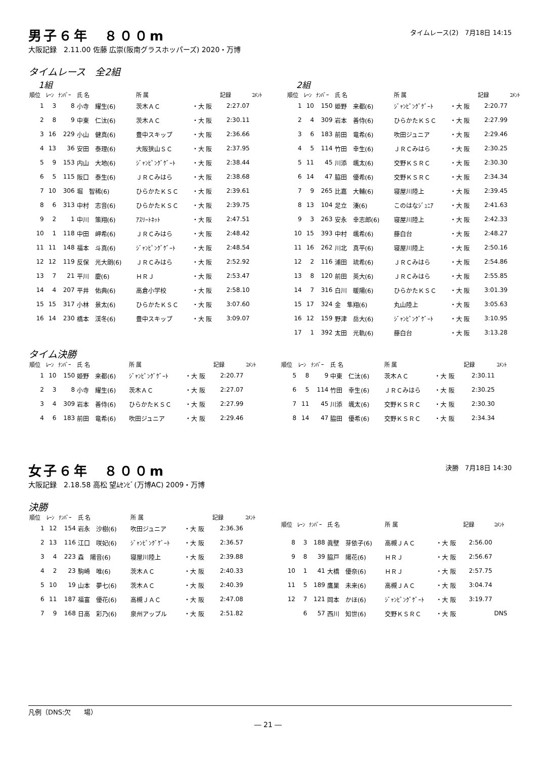男子６年　８００m
タイムレース(2)　7月18日 14:15
大阪記録　2.11.00 佐藤 広崇(阪南グラスホッパーズ) 2020・万博
タイムレース　全2組
1組
| 順位 | ﾚｰﾝ | ﾅﾝﾊﾞｰ | 氏 名 | 所 属 | | 記録 | ｺﾒﾝﾄ |
| --- | --- | --- | --- | --- | --- | --- | --- |
| 1 | 3 | 8 | 小寺 耀生(6) | 茨木ＡＣ | ・大 阪 | 2:27.07 | |
| 2 | 8 | 9 | 中東 仁汰(6) | 茨木ＡＣ | ・大 阪 | 2:30.11 | |
| 3 | 16 | 229 | 小山 健真(6) | 豊中スキップ | ・大 阪 | 2:36.66 | |
| 4 | 13 | 36 | 安田 泰理(6) | 大阪狭山ＳＣ | ・大 阪 | 2:37.95 | |
| 5 | 9 | 153 | 内山 大地(6) | ｼﾞｬﾝﾋﾟﾝｸﾞｹﾞｰﾄ | ・大 阪 | 2:38.44 | |
| 6 | 5 | 115 | 阪口 泰生(6) | ＪＲＣみはら | ・大 阪 | 2:38.68 | |
| 7 | 10 | 306 | 堀 智稀(6) | ひらかたＫＳＣ | ・大 阪 | 2:39.61 | |
| 8 | 6 | 313 | 中村 志音(6) | ひらかたＫＳＣ | ・大 阪 | 2:39.75 | |
| 9 | 2 | 1 | 中川 策翔(6) | ｱｽﾘｰﾄﾈｯﾄ | ・大 阪 | 2:47.51 | |
| 10 | 1 | 118 | 中田 岬希(6) | ＪＲＣみはら | ・大 阪 | 2:48.42 | |
| 11 | 11 | 148 | 福本 斗真(6) | ｼﾞｬﾝﾋﾟﾝｸﾞｹﾞｰﾄ | ・大 阪 | 2:48.54 | |
| 12 | 12 | 119 | 反保 光大朗(6) | ＪＲＣみはら | ・大 阪 | 2:52.92 | |
| 13 | 7 | 21 | 平川 慶(6) | ＨＲＪ | ・大 阪 | 2:53.47 | |
| 14 | 4 | 207 | 平井 佑典(6) | 高倉小学校 | ・大 阪 | 2:58.10 | |
| 15 | 15 | 317 | 小林 景太(6) | ひらかたＫＳＣ | ・大 阪 | 3:07.60 | |
| 16 | 14 | 230 | 橋本 渓冬(6) | 豊中スキップ | ・大 阪 | 3:09.07 | |
2組
| 順位 | ﾚｰﾝ | ﾅﾝﾊﾞｰ | 氏 名 | 所 属 | | 記録 | ｺﾒﾝﾄ |
| --- | --- | --- | --- | --- | --- | --- | --- |
| 1 | 10 | 150 | 姫野 来都(6) | ｼﾞｬﾝﾋﾟﾝｸﾞｹﾞｰﾄ | ・大 阪 | 2:20.77 | |
| 2 | 4 | 309 | 岩本 善侍(6) | ひらかたＫＳＣ | ・大 阪 | 2:27.99 | |
| 3 | 6 | 183 | 前田 竜希(6) | 吹田ジュニア | ・大 阪 | 2:29.46 | |
| 4 | 5 | 114 | 竹田 幸生(6) | ＪＲＣみはら | ・大 阪 | 2:30.25 | |
| 5 | 11 | 45 | 川添 颯太(6) | 交野ＫＳＲＣ | ・大 阪 | 2:30.30 | |
| 6 | 14 | 47 | 脇田 優希(6) | 交野ＫＳＲＣ | ・大 阪 | 2:34.34 | |
| 7 | 9 | 265 | 比嘉 大輔(6) | 寝屋川陸上 | ・大 阪 | 2:39.45 | |
| 8 | 13 | 104 | 足立 湊(6) | このはなｼﾞｭﾆｱ | ・大 阪 | 2:41.63 | |
| 9 | 3 | 263 | 安永 幸志郎(6) | 寝屋川陸上 | ・大 阪 | 2:42.33 | |
| 10 | 15 | 393 | 中村 颯希(6) | 藤白台 | ・大 阪 | 2:48.27 | |
| 11 | 16 | 262 | 川北 真平(6) | 寝屋川陸上 | ・大 阪 | 2:50.16 | |
| 12 | 2 | 116 | 浦田 琉希(6) | ＪＲＣみはら | ・大 阪 | 2:54.86 | |
| 13 | 8 | 120 | 前田 英大(6) | ＪＲＣみはら | ・大 阪 | 2:55.85 | |
| 14 | 7 | 316 | 白川 暖陽(6) | ひらかたＫＳＣ | ・大 阪 | 3:01.39 | |
| 15 | 17 | 324 | 金 隼翔(6) | 丸山陸上 | ・大 阪 | 3:05.63 | |
| 16 | 12 | 159 | 野津 岳大(6) | ｼﾞｬﾝﾋﾟﾝｸﾞｹﾞｰﾄ | ・大 阪 | 3:10.95 | |
| 17 | 1 | 392 | 太田 光軌(6) | 藤白台 | ・大 阪 | 3:13.28 | |
タイム決勝
| 順位 | ﾚｰﾝ | ﾅﾝﾊﾞｰ | 氏 名 | 所 属 | | 記録 | ｺﾒﾝﾄ |
| --- | --- | --- | --- | --- | --- | --- | --- |
| 1 | 10 | 150 | 姫野 来都(6) | ｼﾞｬﾝﾋﾟﾝｸﾞｹﾞｰﾄ | ・大 阪 | 2:20.77 | |
| 2 | 3 | 8 | 小寺 耀生(6) | 茨木ＡＣ | ・大 阪 | 2:27.07 | |
| 3 | 4 | 309 | 岩本 善侍(6) | ひらかたＫＳＣ | ・大 阪 | 2:27.99 | |
| 4 | 6 | 183 | 前田 竜希(6) | 吹田ジュニア | ・大 阪 | 2:29.46 | |
| 順位 | ﾚｰﾝ | ﾅﾝﾊﾞｰ | 氏 名 | 所 属 | | 記録 | ｺﾒﾝﾄ |
| --- | --- | --- | --- | --- | --- | --- | --- |
| 5 | 8 | 9 | 中東 仁汰(6) | 茨木ＡＣ | ・大 阪 | 2:30.11 | |
| 6 | 5 | 114 | 竹田 幸生(6) | ＪＲＣみはら | ・大 阪 | 2:30.25 | |
| 7 | 11 | 45 | 川添 颯太(6) | 交野ＫＳＲＣ | ・大 阪 | 2:30.30 | |
| 8 | 14 | 47 | 脇田 優希(6) | 交野ＫＳＲＣ | ・大 阪 | 2:34.34 | |
女子６年　８００m
決勝　7月18日 14:30
大阪記録　2.18.58 高松 望ﾑｾﾝﾋﾞ(万博AC) 2009・万博
決勝
| 順位 | ﾚｰﾝ | ﾅﾝﾊﾞｰ | 氏 名 | 所 属 | | 記録 | ｺﾒﾝﾄ |
| --- | --- | --- | --- | --- | --- | --- | --- |
| 1 | 12 | 154 | 岩永 沙樹(6) | 吹田ジュニア | ・大 阪 | 2:36.36 | |
| 2 | 13 | 116 | 江口 咲妃(6) | ｼﾞｬﾝﾋﾟﾝｸﾞｹﾞｰﾄ | ・大 阪 | 2:36.57 | |
| 3 | 4 | 223 | 森 陽音(6) | 寝屋川陸上 | ・大 阪 | 2:39.88 | |
| 4 | 2 | 23 | 駒崎 唯(6) | 茨木ＡＣ | ・大 阪 | 2:40.33 | |
| 5 | 10 | 19 | 山本 夢七(6) | 茨木ＡＣ | ・大 阪 | 2:40.39 | |
| 6 | 11 | 187 | 福富 優花(6) | 高槻ＪＡＣ | ・大 阪 | 2:47.08 | |
| 7 | 9 | 168 | 日高 彩乃(6) | 泉州アップル | ・大 阪 | 2:51.82 | |
| 順位 | ﾚｰﾝ | ﾅﾝﾊﾞｰ | 氏 名 | 所 属 | | 記録 | ｺﾒﾝﾄ |
| --- | --- | --- | --- | --- | --- | --- | --- |
| 8 | 3 | 188 | 眞壁 芽依子(6) | 高槻ＪＡＣ | ・大 阪 | 2:56.00 | |
| 9 | 8 | 39 | 脇戸 陽花(6) | ＨＲＪ | ・大 阪 | 2:56.67 | |
| 10 | 1 | 41 | 大橋 優奈(6) | ＨＲＪ | ・大 阪 | 2:57.75 | |
| 11 | 5 | 189 | 鷹巣 未来(6) | 高槻ＪＡＣ | ・大 阪 | 3:04.74 | |
| 12 | 7 | 121 | 岡本 かほ(6) | ｼﾞｬﾝﾋﾟﾝｸﾞｹﾞｰﾄ | ・大 阪 | 3:19.77 | |
| | 6 | 57 | 西川 知世(6) | 交野ＫＳＲＣ | ・大 阪 | | DNS |
凡例（DNS:欠　　場）
― 21 ―